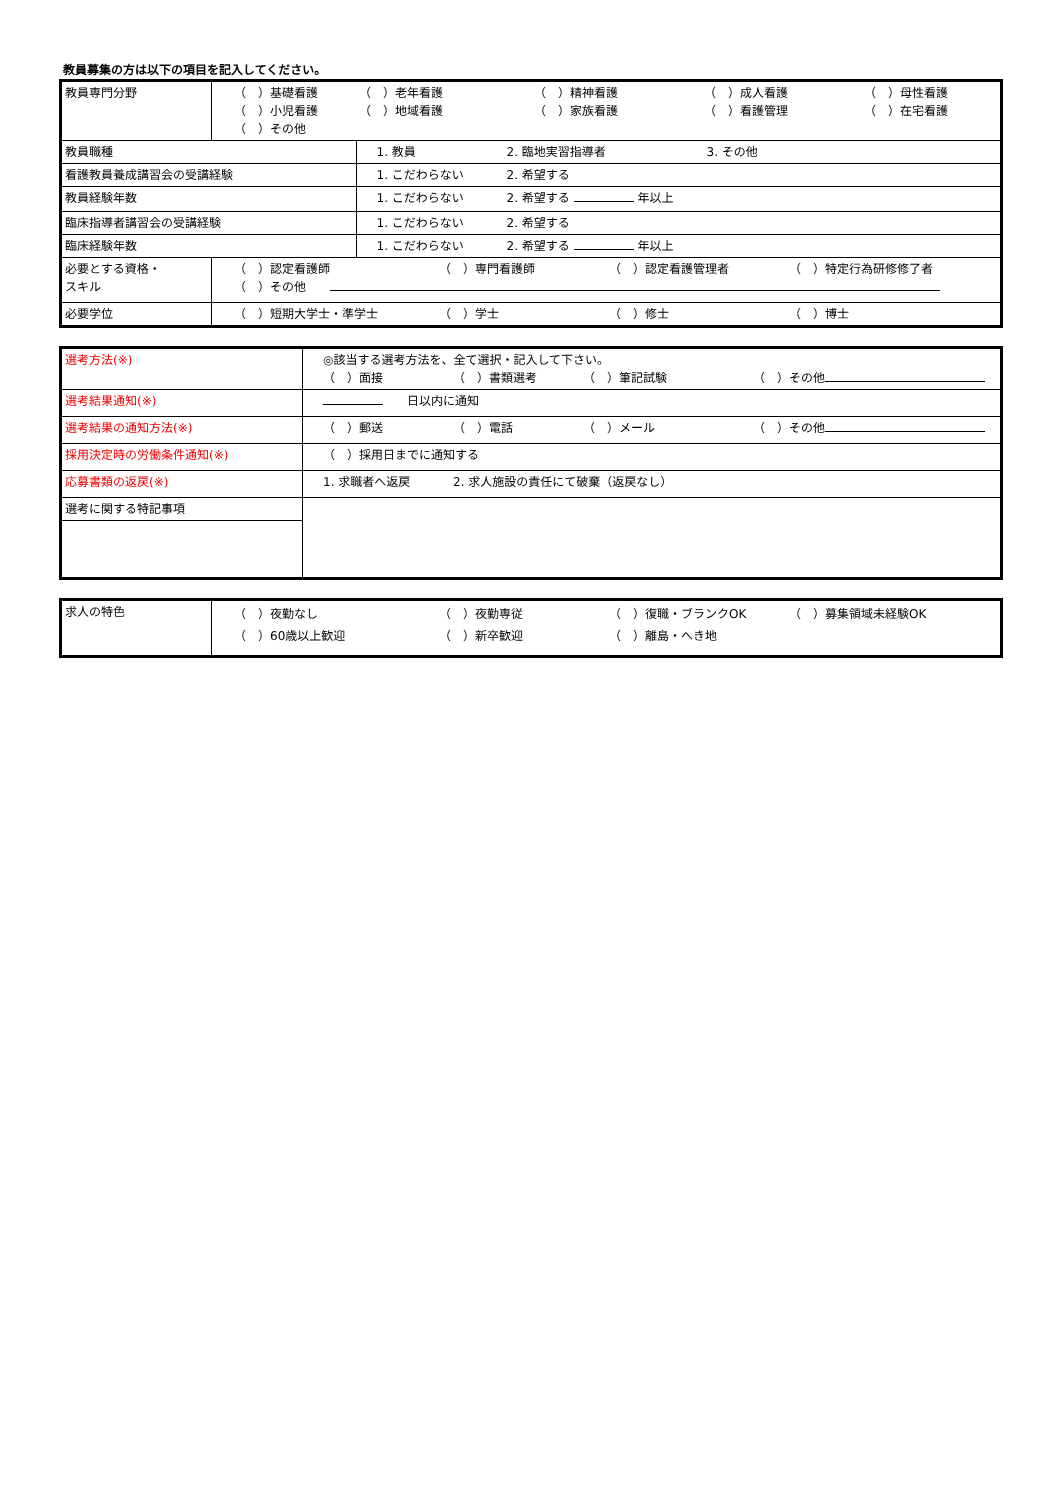教員募集の方は以下の項目を記入してください。
| 教員専門分野 | （ ）基礎看護 （ ）老年看護 （ ）精神看護 （ ）成人看護 （ ）母性看護 （ ）小児看護 （ ）地域看護 （ ）家族看護 （ ）看護管理 （ ）在宅看護 （ ）その他 | |
| 教員職種 | | 1. 教員 2. 臨地実習指導者 3. その他 |
| 看護教員養成講習会の受講経験 | | 1. こだわらない 2. 希望する |
| 教員経験年数 | | 1. こだわらない 2. 希望する 年以上 |
| 臨床指導者講習会の受講経験 | | 1. こだわらない 2. 希望する |
| 臨床経験年数 | | 1. こだわらない 2. 希望する 年以上 |
| 必要とする資格・ スキル | （ ）認定看護師 （ ）専門看護師 （ ）認定看護管理者 （ ）特定行為研修修了者 （ ）その他 | |
| 必要学位 | （ ）短期大学士・準学士 （ ）学士 （ ）修士 （ ）博士 | |
| 選考方法(※) | ◎該当する選考方法を、全て選択・記入して下さい。 （ ）面接 （ ）書類選考 （ ）筆記試験 （ ）その他 |
| 選考結果通知(※) | 日以内に通知 |
| 選考結果の通知方法(※) | （ ）郵送 （ ）電話 （ ）メール （ ）その他 |
| 採用決定時の労働条件通知(※) | （ ）採用日までに通知する |
| 応募書類の返戻(※) | 1. 求職者へ返戻 2. 求人施設の責任にて破棄（返戻なし） |
| 選考に関する特記事項 | |
| 求人の特色 | （ ）夜勤なし （ ）夜勤専従 （ ）復職・ブランクOK （ ）募集領域未経験OK （ ）60歳以上歓迎 （ ）新卒歓迎 （ ）離島・へき地 |